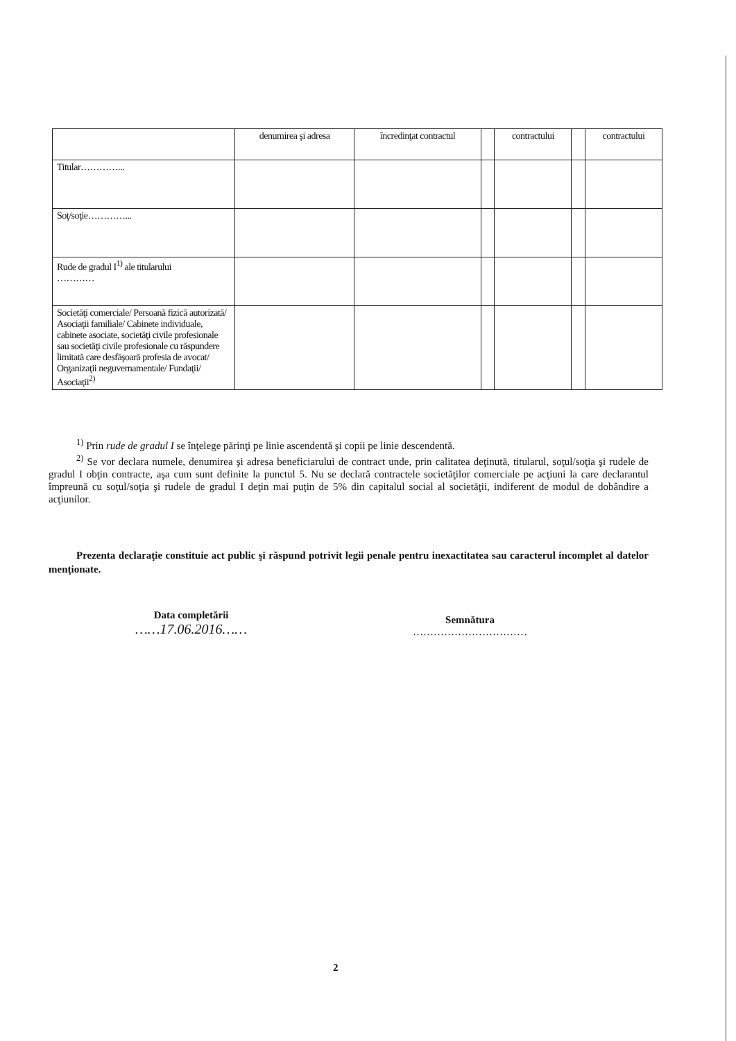| | denumirea şi adresa | încredinţat contractul | | contractului | | contractului |
| --- | --- | --- | --- | --- | --- | --- |
| Titular…………... | | | | | | |
| Soţ/soţie…………... | | | | | | |
| Rude de gradul I<sup>1)</sup> ale titularului ………… | | | | | | |
| Societăţi comerciale/ Persoană fizică autorizată/ Asociaţii familiale/ Cabinete individuale, cabinete asociate, societăţi civile profesionale sau societăţi civile profesionale cu răspundere limitată care desfăşoară profesia de avocat/ Organizaţii neguvernamentale/ Fundaţii/ Asociaţii<sup>2)</sup> | | | | | | |
<sup>1)</sup> Prin rude de gradul I se înţelege părinţi pe linie ascendentă şi copii pe linie descendentă.
<sup>2)</sup> Se vor declara numele, denumirea şi adresa beneficiarului de contract unde, prin calitatea deţinută, titularul, soţul/soţia şi rudele de gradul I obţin contracte, aşa cum sunt definite la punctul 5. Nu se declară contractele societăţilor comerciale pe acţiuni la care declarantul împreună cu soţul/soţia şi rudele de gradul I deţin mai puţin de 5% din capitalul social al societăţii, indiferent de modul de dobândire a acţiunilor.
Prezenta declaraţie constituie act public şi răspund potrivit legii penale pentru inexactitatea sau caracterul incomplet al datelor menţionate.
Data completării
……17.06.2016……
Semnătura
……………………………
2